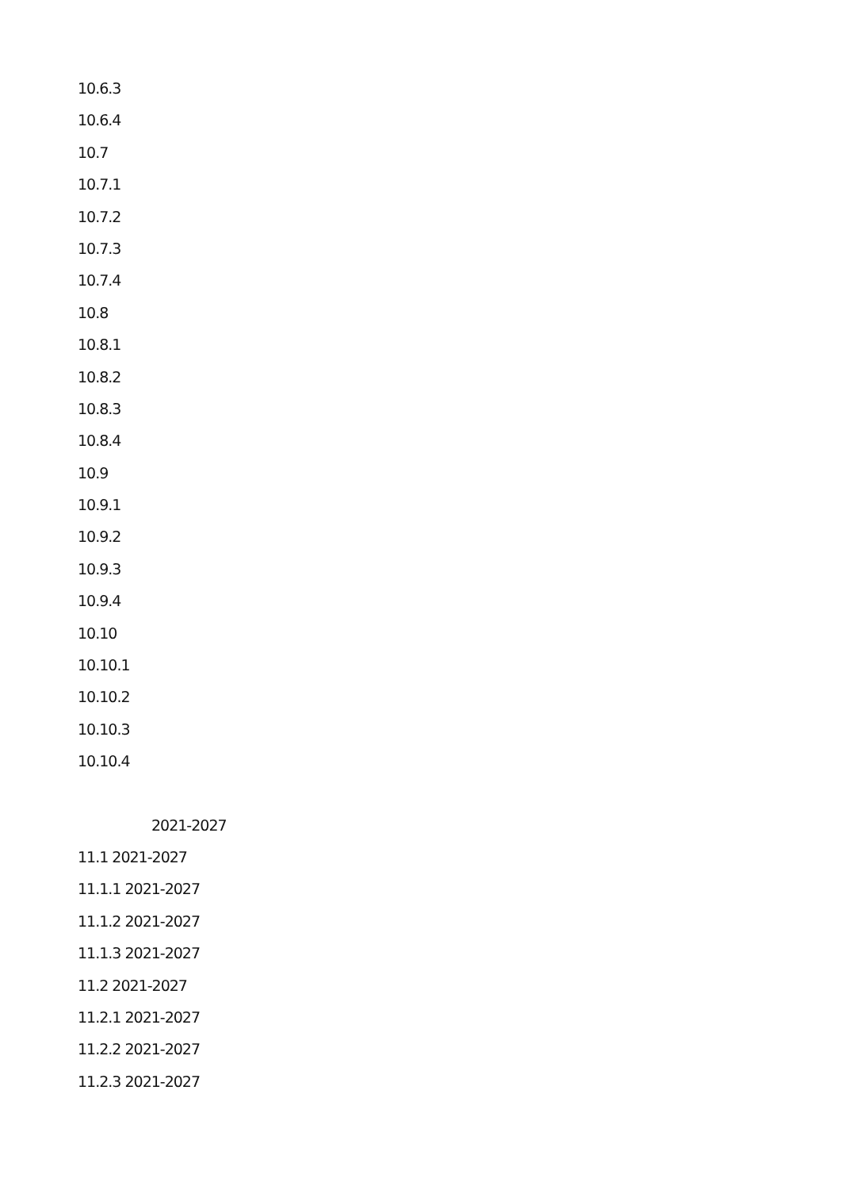10.6.3
10.6.4
10.7
10.7.1
10.7.2
10.7.3
10.7.4
10.8
10.8.1
10.8.2
10.8.3
10.8.4
10.9
10.9.1
10.9.2
10.9.3
10.9.4
10.10
10.10.1
10.10.2
10.10.3
10.10.4
2021-2027
11.1 2021-2027
11.1.1 2021-2027
11.1.2 2021-2027
11.1.3 2021-2027
11.2 2021-2027
11.2.1 2021-2027
11.2.2 2021-2027
11.2.3 2021-2027